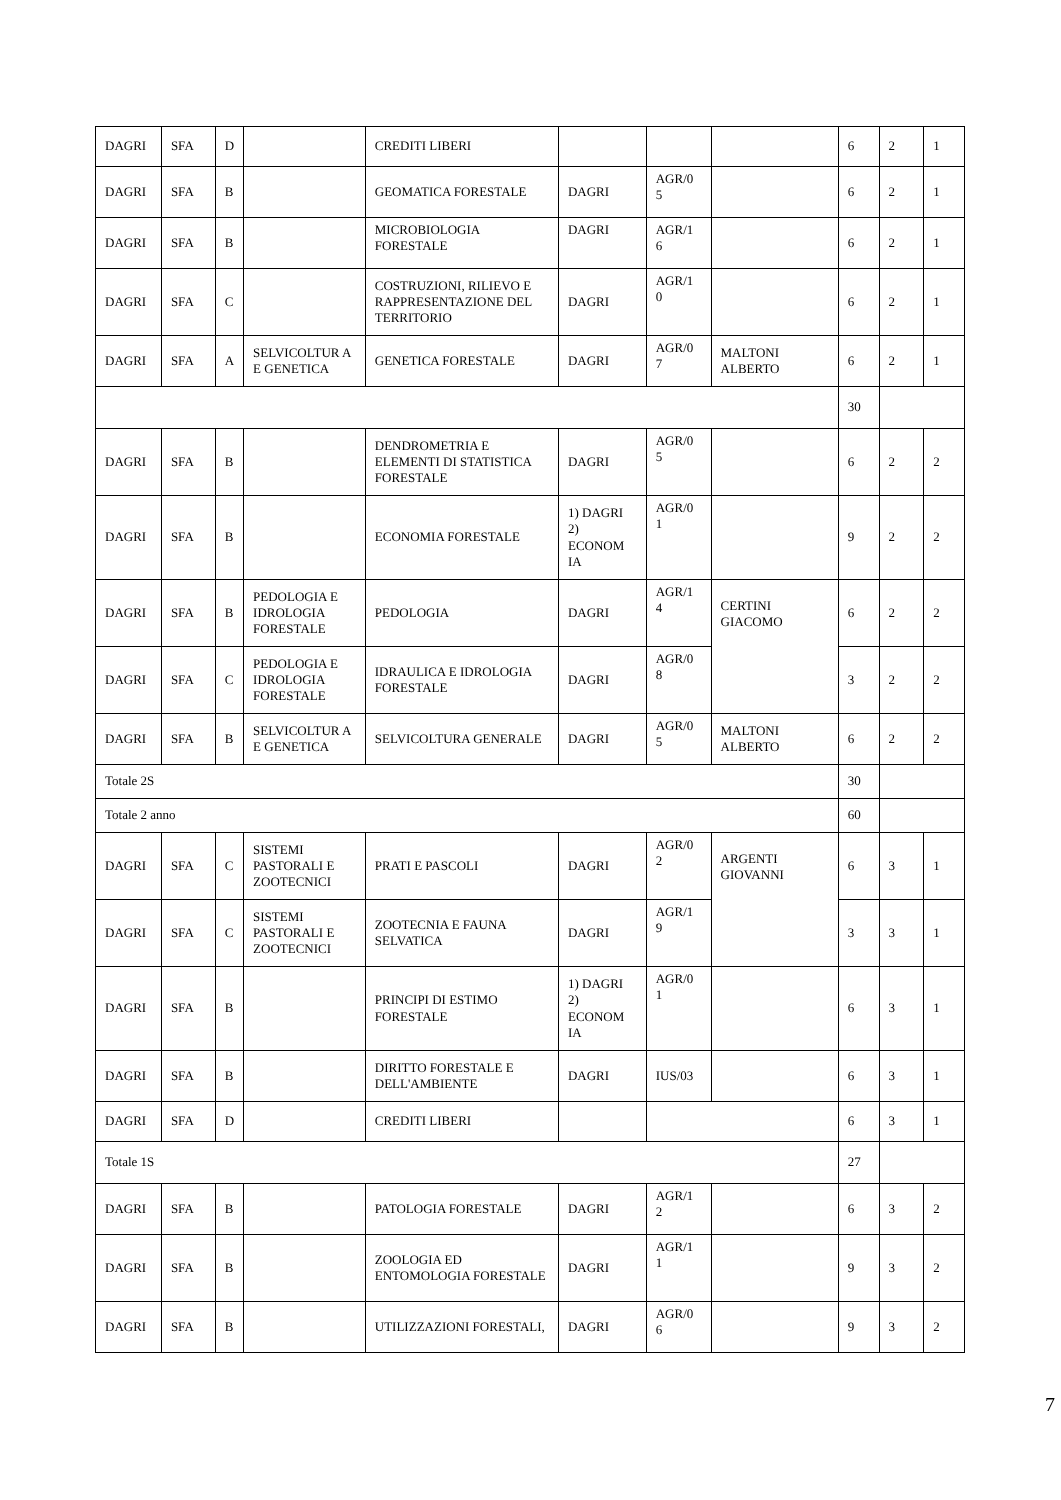| DAGRI | SFA | D | | CREDITI LIBERI | | | | 6 | 2 | 1 |
| DAGRI | SFA | B | | GEOMATICA FORESTALE | DAGRI | AGR/0 5 | | 6 | 2 | 1 |
| DAGRI | SFA | B | | MICROBIOLOGIA FORESTALE | DAGRI | AGR/1 6 | | 6 | 2 | 1 |
| DAGRI | SFA | C | | COSTRUZIONI, RILIEVO E RAPPRESENTAZIONE DEL TERRITORIO | DAGRI | AGR/1 0 | | 6 | 2 | 1 |
| DAGRI | SFA | A | SELVICOLTUR A E GENETICA | GENETICA FORESTALE | DAGRI | AGR/0 7 | MALTONI ALBERTO | 6 | 2 | 1 |
| | | | | | | | | 30 | | |
| DAGRI | SFA | B | | DENDROMETRIA E ELEMENTI DI STATISTICA FORESTALE | DAGRI | AGR/0 5 | | 6 | 2 | 2 |
| DAGRI | SFA | B | | ECONOMIA FORESTALE | 1) DAGRI 2) ECONOM IA | AGR/0 1 | | 9 | 2 | 2 |
| DAGRI | SFA | B | PEDOLOGIA E IDROLOGIA FORESTALE | PEDOLOGIA | DAGRI | AGR/1 4 | CERTINI GIACOMO | 6 | 2 | 2 |
| DAGRI | SFA | C | PEDOLOGIA E IDROLOGIA FORESTALE | IDRAULICA E IDROLOGIA FORESTALE | DAGRI | AGR/0 8 | | 3 | 2 | 2 |
| DAGRI | SFA | B | SELVICOLTUR A E GENETICA | SELVICOLTURA GENERALE | DAGRI | AGR/0 5 | MALTONI ALBERTO | 6 | 2 | 2 |
| Totale 2S | | | | | | | | 30 | | |
| Totale 2 anno | | | | | | | | 60 | | |
| DAGRI | SFA | C | SISTEMI PASTORALI E ZOOTECNICI | PRATI E PASCOLI | DAGRI | AGR/0 2 | ARGENTI GIOVANNI | 6 | 3 | 1 |
| DAGRI | SFA | C | SISTEMI PASTORALI E ZOOTECNICI | ZOOTECNIA E FAUNA SELVATICA | DAGRI | AGR/1 9 | | 3 | 3 | 1 |
| DAGRI | SFA | B | | PRINCIPI DI ESTIMO FORESTALE | 1) DAGRI 2) ECONOM IA | AGR/0 1 | | 6 | 3 | 1 |
| DAGRI | SFA | B | | DIRITTO FORESTALE E DELL'AMBIENTE | DAGRI | IUS/03 | | 6 | 3 | 1 |
| DAGRI | SFA | D | | CREDITI LIBERI | | | | 6 | 3 | 1 |
| Totale 1S | | | | | | | | 27 | | |
| DAGRI | SFA | B | | PATOLOGIA FORESTALE | DAGRI | AGR/1 2 | | 6 | 3 | 2 |
| DAGRI | SFA | B | | ZOOLOGIA ED ENTOMOLOGIA FORESTALE | DAGRI | AGR/1 1 | | 9 | 3 | 2 |
| DAGRI | SFA | B | | UTILIZZAZIONI FORESTALI, | DAGRI | AGR/0 6 | | 9 | 3 | 2 |
7